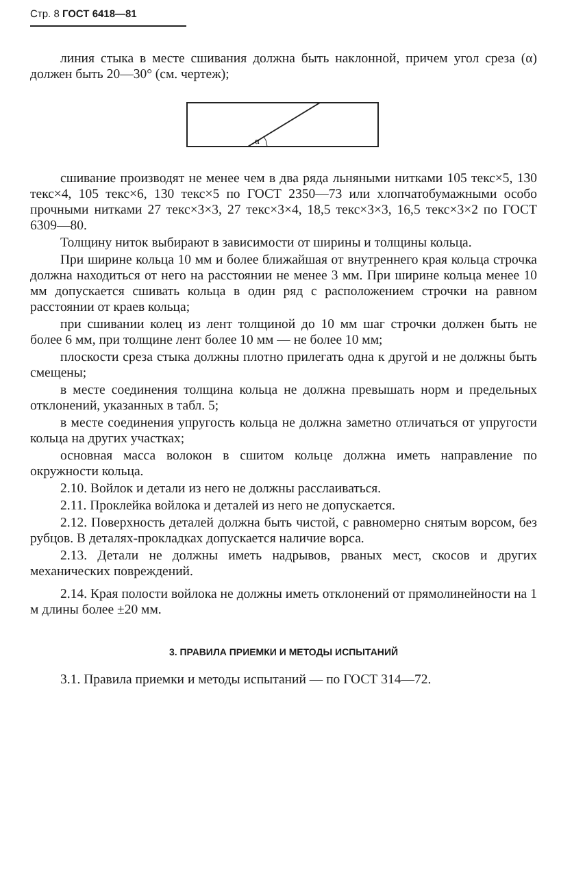Стр. 8 ГОСТ 6418—81
линия стыка в месте сшивания должна быть наклонной, причем угол среза (α) должен быть 20—30° (см. чертеж);
α
сшивание производят не менее чем в два ряда льняными нитками 105 текс×5, 130 текс×4, 105 текс×6, 130 текс×5 по ГОСТ 2350—73 или хлопчатобумажными особо прочными нитками 27 текс×3×3, 27 текс×3×4, 18,5 текс×3×3, 16,5 текс×3×2 по ГОСТ 6309—80.
Толщину ниток выбирают в зависимости от ширины и толщины кольца.
При ширине кольца 10 мм и более ближайшая от внутреннего края кольца строчка должна находиться от него на расстоянии не менее 3 мм. При ширине кольца менее 10 мм допускается сшивать кольца в один ряд с расположением строчки на равном расстоянии от краев кольца;
при сшивании колец из лент толщиной до 10 мм шаг строчки должен быть не более 6 мм, при толщине лент более 10 мм — не более 10 мм;
плоскости среза стыка должны плотно прилегать одна к другой и не должны быть смещены;
в месте соединения толщина кольца не должна превышать норм и предельных отклонений, указанных в табл. 5;
в месте соединения упругость кольца не должна заметно отличаться от упругости кольца на других участках;
основная масса волокон в сшитом кольце должна иметь направление по окружности кольца.
2.10. Войлок и детали из него не должны расслаиваться.
2.11. Проклейка войлока и деталей из него не допускается.
2.12. Поверхность деталей должна быть чистой, с равномерно снятым ворсом, без рубцов. В деталях-прокладках допускается наличие ворса.
2.13. Детали не должны иметь надрывов, рваных мест, скосов и других механических повреждений.
2.14. Края полости войлока не должны иметь отклонений от прямолинейности на 1 м длины более ±20 мм.
3. ПРАВИЛА ПРИЕМКИ И МЕТОДЫ ИСПЫТАНИЙ
3.1. Правила приемки и методы испытаний — по ГОСТ 314—72.